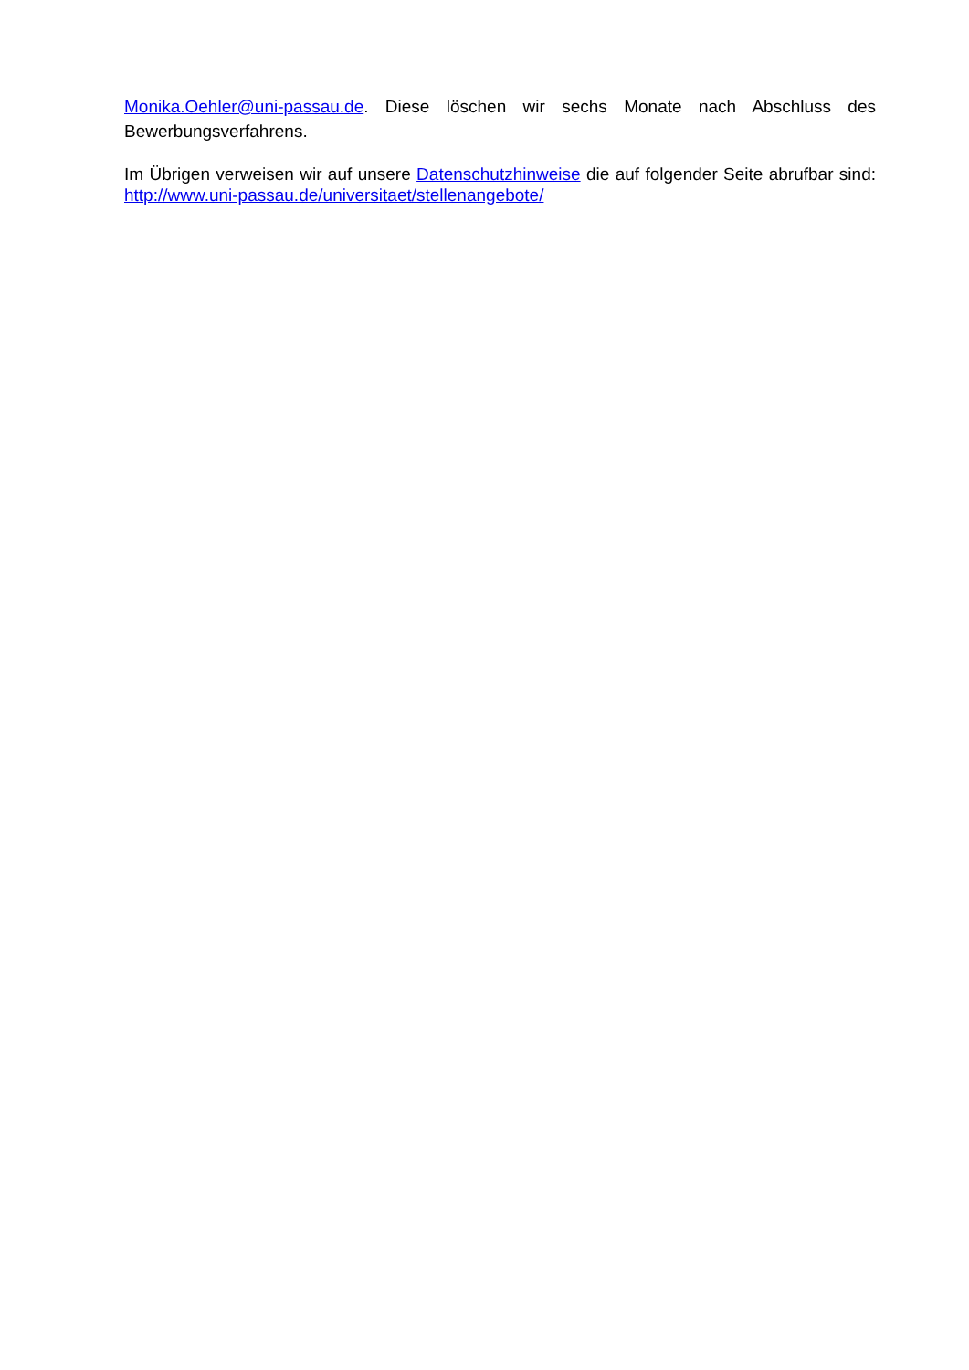Monika.Oehler@uni-passau.de. Diese löschen wir sechs Monate nach Abschluss des Bewerbungsverfahrens.
Im Übrigen verweisen wir auf unsere Datenschutzhinweise die auf folgender Seite abrufbar sind: http://www.uni-passau.de/universitaet/stellenangebote/